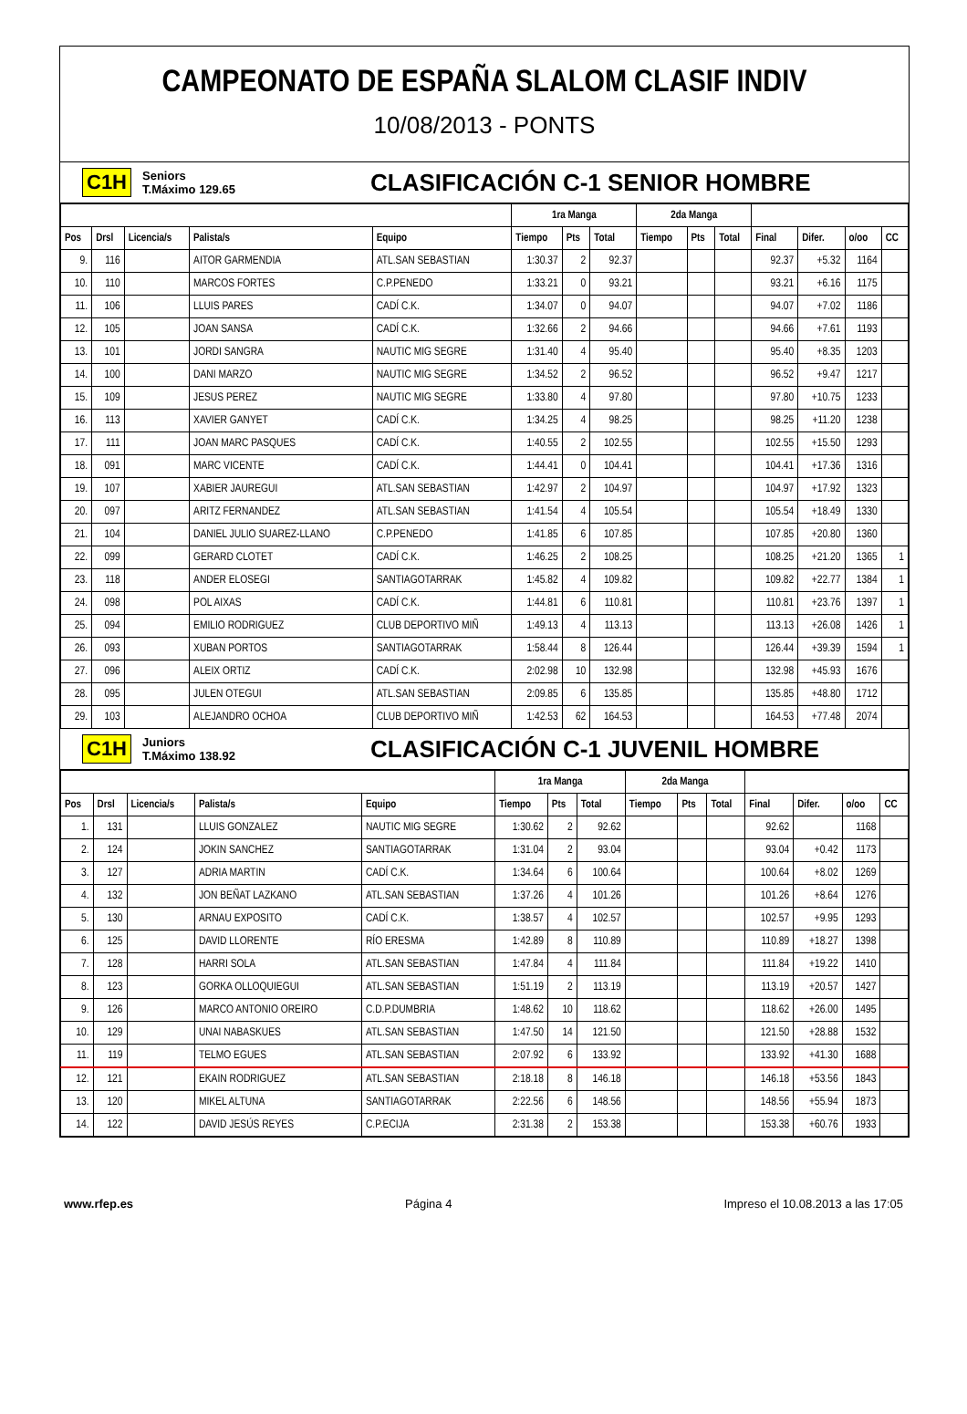CAMPEONATO DE ESPAÑA SLALOM CLASIF INDIV
10/08/2013 - PONTS
C1H Seniors
T.Máximo 129.65 CLASIFICACIÓN C-1 SENIOR HOMBRE
| | | | | | 1ra Manga | | | 2da Manga | | | | | | |
| --- | --- | --- | --- | --- | --- | --- | --- | --- | --- | --- | --- | --- | --- | --- |
| Pos | Drsl | Licencia/s | Palista/s | Equipo | Tiempo | Pts | Total | Tiempo | Pts | Total | Final | Difer. | o/oo | CC |
| 9. | 116 | | AITOR GARMENDIA | ATL.SAN SEBASTIAN | 1:30.37 | 2 | 92.37 | | | | 92.37 | +5.32 | 1164 | |
| 10. | 110 | | MARCOS FORTES | C.P.PENEDO | 1:33.21 | 0 | 93.21 | | | | 93.21 | +6.16 | 1175 | |
| 11. | 106 | | LLUIS PARES | CADÍ C.K. | 1:34.07 | 0 | 94.07 | | | | 94.07 | +7.02 | 1186 | |
| 12. | 105 | | JOAN SANSA | CADÍ C.K. | 1:32.66 | 2 | 94.66 | | | | 94.66 | +7.61 | 1193 | |
| 13. | 101 | | JORDI SANGRA | NAUTIC MIG SEGRE | 1:31.40 | 4 | 95.40 | | | | 95.40 | +8.35 | 1203 | |
| 14. | 100 | | DANI MARZO | NAUTIC MIG SEGRE | 1:34.52 | 2 | 96.52 | | | | 96.52 | +9.47 | 1217 | |
| 15. | 109 | | JESUS PEREZ | NAUTIC MIG SEGRE | 1:33.80 | 4 | 97.80 | | | | 97.80 | +10.75 | 1233 | |
| 16. | 113 | | XAVIER GANYET | CADÍ C.K. | 1:34.25 | 4 | 98.25 | | | | 98.25 | +11.20 | 1238 | |
| 17. | 111 | | JOAN MARC PASQUES | CADÍ C.K. | 1:40.55 | 2 | 102.55 | | | | 102.55 | +15.50 | 1293 | |
| 18. | 091 | | MARC VICENTE | CADÍ C.K. | 1:44.41 | 0 | 104.41 | | | | 104.41 | +17.36 | 1316 | |
| 19. | 107 | | XABIER JAUREGUI | ATL.SAN SEBASTIAN | 1:42.97 | 2 | 104.97 | | | | 104.97 | +17.92 | 1323 | |
| 20. | 097 | | ARITZ FERNANDEZ | ATL.SAN SEBASTIAN | 1:41.54 | 4 | 105.54 | | | | 105.54 | +18.49 | 1330 | |
| 21. | 104 | | DANIEL JULIO SUAREZ-LLANO | C.P.PENEDO | 1:41.85 | 6 | 107.85 | | | | 107.85 | +20.80 | 1360 | |
| 22. | 099 | | GERARD CLOTET | CADÍ C.K. | 1:46.25 | 2 | 108.25 | | | | 108.25 | +21.20 | 1365 | 1 |
| 23. | 118 | | ANDER ELOSEGI | SANTIAGOTARRAK | 1:45.82 | 4 | 109.82 | | | | 109.82 | +22.77 | 1384 | 1 |
| 24. | 098 | | POL AIXAS | CADÍ C.K. | 1:44.81 | 6 | 110.81 | | | | 110.81 | +23.76 | 1397 | 1 |
| 25. | 094 | | EMILIO RODRIGUEZ | CLUB DEPORTIVO MIÑ | 1:49.13 | 4 | 113.13 | | | | 113.13 | +26.08 | 1426 | 1 |
| 26. | 093 | | XUBAN PORTOS | SANTIAGOTARRAK | 1:58.44 | 8 | 126.44 | | | | 126.44 | +39.39 | 1594 | 1 |
| 27. | 096 | | ALEIX ORTIZ | CADÍ C.K. | 2:02.98 | 10 | 132.98 | | | | 132.98 | +45.93 | 1676 | |
| 28. | 095 | | JULEN OTEGUI | ATL.SAN SEBASTIAN | 2:09.85 | 6 | 135.85 | | | | 135.85 | +48.80 | 1712 | |
| 29. | 103 | | ALEJANDRO OCHOA | CLUB DEPORTIVO MIÑ | 1:42.53 | 62 | 164.53 | | | | 164.53 | +77.48 | 2074 | |
C1H Juniors
T.Máximo 138.92 CLASIFICACIÓN C-1 JUVENIL HOMBRE
| | | | | | 1ra Manga | | | 2da Manga | | | | | | |
| --- | --- | --- | --- | --- | --- | --- | --- | --- | --- | --- | --- | --- | --- | --- |
| Pos | Drsl | Licencia/s | Palista/s | Equipo | Tiempo | Pts | Total | Tiempo | Pts | Total | Final | Difer. | o/oo | CC |
| 1. | 131 | | LLUIS GONZALEZ | NAUTIC MIG SEGRE | 1:30.62 | 2 | 92.62 | | | | 92.62 | | 1168 | |
| 2. | 124 | | JOKIN SANCHEZ | SANTIAGOTARRAK | 1:31.04 | 2 | 93.04 | | | | 93.04 | +0.42 | 1173 | |
| 3. | 127 | | ADRIA MARTIN | CADÍ C.K. | 1:34.64 | 6 | 100.64 | | | | 100.64 | +8.02 | 1269 | |
| 4. | 132 | | JON BEÑAT LAZKANO | ATL.SAN SEBASTIAN | 1:37.26 | 4 | 101.26 | | | | 101.26 | +8.64 | 1276 | |
| 5. | 130 | | ARNAU EXPOSITO | CADÍ C.K. | 1:38.57 | 4 | 102.57 | | | | 102.57 | +9.95 | 1293 | |
| 6. | 125 | | DAVID LLORENTE | RÍO ERESMA | 1:42.89 | 8 | 110.89 | | | | 110.89 | +18.27 | 1398 | |
| 7. | 128 | | HARRI SOLA | ATL.SAN SEBASTIAN | 1:47.84 | 4 | 111.84 | | | | 111.84 | +19.22 | 1410 | |
| 8. | 123 | | GORKA OLLOQUIEGUI | ATL.SAN SEBASTIAN | 1:51.19 | 2 | 113.19 | | | | 113.19 | +20.57 | 1427 | |
| 9. | 126 | | MARCO ANTONIO OREIRO | C.D.P.DUMBRIA | 1:48.62 | 10 | 118.62 | | | | 118.62 | +26.00 | 1495 | |
| 10. | 129 | | UNAI NABASKUES | ATL.SAN SEBASTIAN | 1:47.50 | 14 | 121.50 | | | | 121.50 | +28.88 | 1532 | |
| 11. | 119 | | TELMO EGUES | ATL.SAN SEBASTIAN | 2:07.92 | 6 | 133.92 | | | | 133.92 | +41.30 | 1688 | |
| 12. | 121 | | EKAIN RODRIGUEZ | ATL.SAN SEBASTIAN | 2:18.18 | 8 | 146.18 | | | | 146.18 | +53.56 | 1843 | |
| 13. | 120 | | MIKEL ALTUNA | SANTIAGOTARRAK | 2:22.56 | 6 | 148.56 | | | | 148.56 | +55.94 | 1873 | |
| 14. | 122 | | DAVID JESÚS REYES | C.P.ECIJA | 2:31.38 | 2 | 153.38 | | | | 153.38 | +60.76 | 1933 | |
www.rfep.es Página 4 Impreso el 10.08.2013 a las 17:05